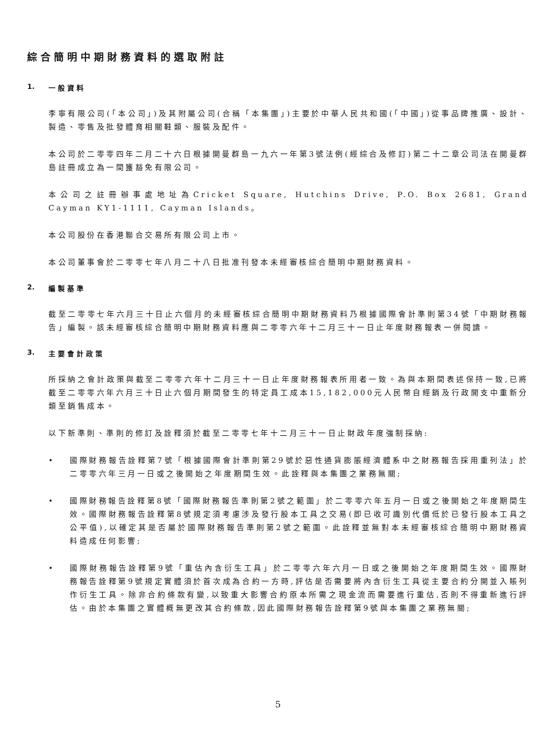綜合簡明中期財務資料的選取附註
1. 一般資料
李寧有限公司(「本公司」)及其附屬公司(合稱「本集團」)主要於中華人民共和國(「中國」)從事品牌推廣、設計、製造、零售及批發體育相關鞋類、服裝及配件。
本公司於二零零四年二月二十六日根據開曼群島一九六一年第3號法例(經綜合及修訂)第二十二章公司法在開曼群島註冊成立為一間獲豁免有限公司。
本公司之註冊辦事處地址為Cricket Square, Hutchins Drive, P.O. Box 2681, Grand Cayman KY1-1111, Cayman Islands。
本公司股份在香港聯合交易所有限公司上市。
本公司董事會於二零零七年八月二十八日批准刊發本未經審核綜合簡明中期財務資料。
2. 編製基準
截至二零零七年六月三十日止六個月的未經審核綜合簡明中期財務資料乃根據國際會計準則第34號「中期財務報告」編製。該未經審核綜合簡明中期財務資料應與二零零六年十二月三十一日止年度財務報表一併閱讀。
3. 主要會計政策
所採納之會計政策與截至二零零六年十二月三十一日止年度財務報表所用者一致。為與本期間表述保持一致,已將截至二零零六年六月三十日止六個月期間發生的特定員工成本15,182,000元人民幣自經銷及行政開支中重新分類至銷售成本。
以下新準則、準則的修訂及詮釋須於截至二零零七年十二月三十一日止財政年度強制採納:
• 國際財務報告詮釋第7號「根據國際會計準則第29號於惡性通貨膨脹經濟體系中之財務報告採用重列法」於二零零六年三月一日或之後開始之年度期間生效。此詮釋與本集團之業務無關;
• 國際財務報告詮釋第8號「國際財務報告準則第2號之範圍」於二零零六年五月一日或之後開始之年度期間生效。國際財務報告詮釋第8號規定須考慮涉及發行股本工具之交易(即已收可識別代價低於已發行股本工具之公平值),以確定其是否屬於國際財務報告準則第2號之範圍。此詮釋並無對本未經審核綜合簡明中期財務資料造成任何影響;
• 國際財務報告詮釋第9號「重估內含衍生工具」於二零零六年六月一日或之後開始之年度期間生效。國際財務報告詮釋第9號規定實體須於首次成為合約一方時,評估是否需要將內含衍生工具從主要合約分開並入賬列作衍生工具。除非合約條款有變,以致重大影響合約原本所需之現金流而需要進行重估,否則不得重新進行評估。由於本集團之實體概無更改其合約條款,因此國際財務報告詮釋第9號與本集團之業務無關;
5